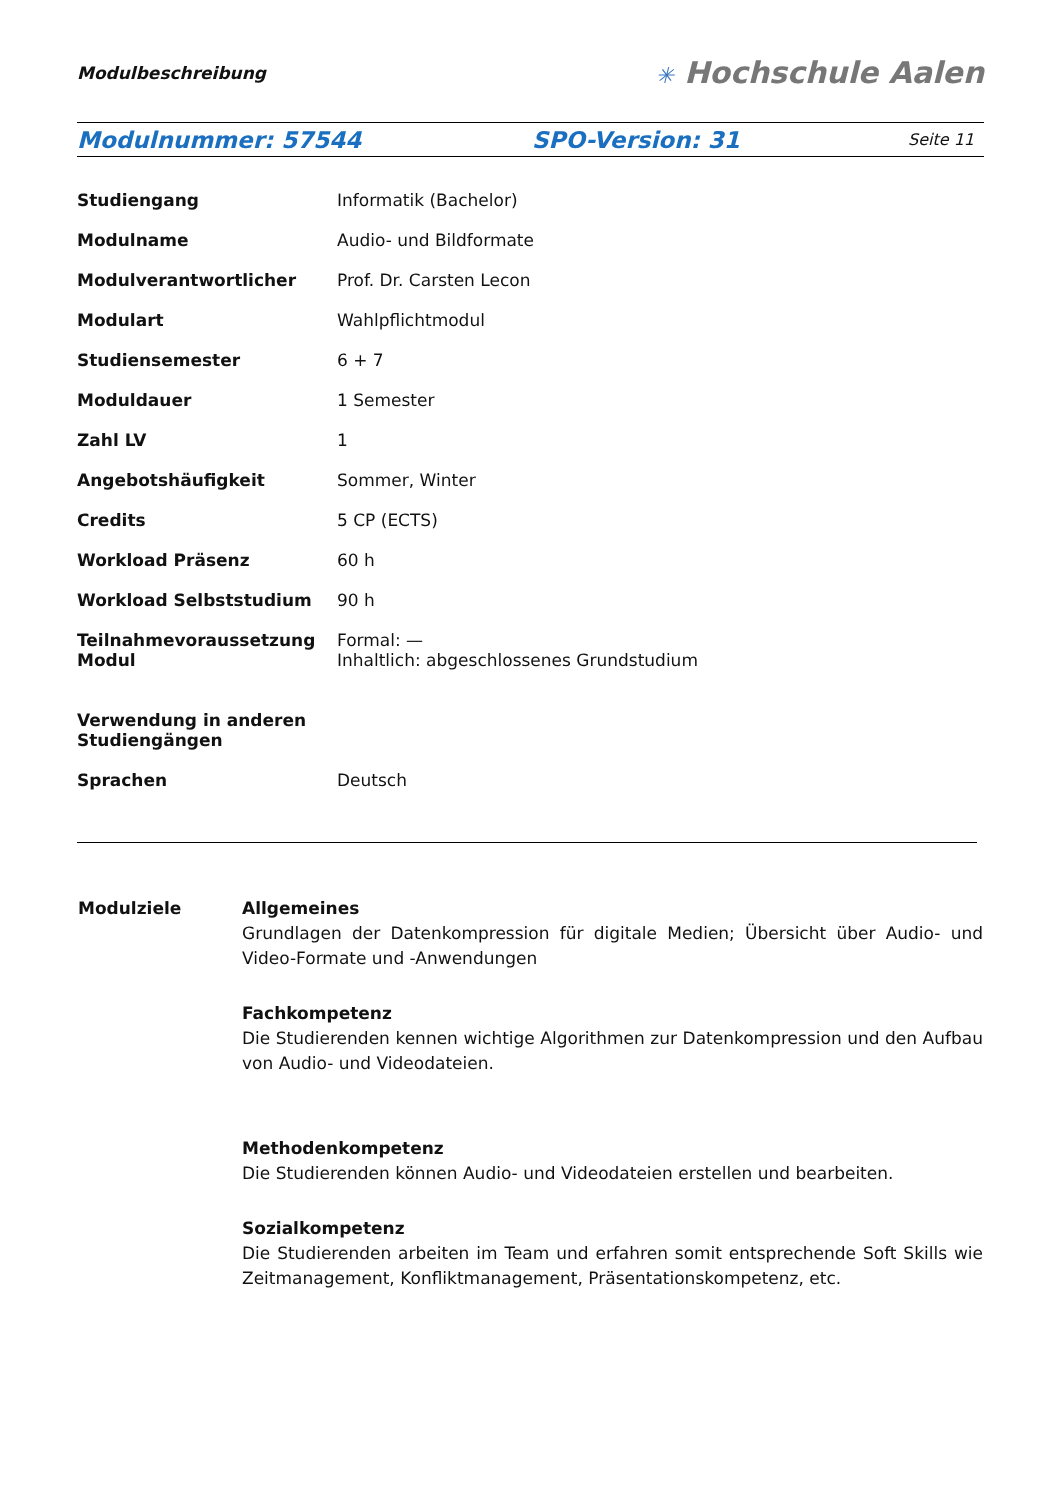Modulbeschreibung
✳ Hochschule Aalen
Modulnummer: 57544 SPO-Version: 31
Seite 11
| Studiengang | Informatik (Bachelor) |
| Modulname | Audio- und Bildformate |
| Modulverantwortlicher | Prof. Dr. Carsten Lecon |
| Modulart | Wahlpflichtmodul |
| Studiensemester | 6 + 7 |
| Moduldauer | 1 Semester |
| Zahl LV | 1 |
| Angebotshäufigkeit | Sommer, Winter |
| Credits | 5 CP (ECTS) |
| Workload Präsenz | 60 h |
| Workload Selbststudium | 90 h |
| Teilnahmevoraussetzung Modul | Formal: — Inhaltlich: abgeschlossenes Grundstudium |
| Verwendung in anderen Studiengängen | |
| Sprachen | Deutsch |
| Modulziele | Allgemeines Grundlagen der Datenkompression für digitale Medien; Übersicht über Audio- und Video-Formate und -Anwendungen Fachkompetenz Die Studierenden kennen wichtige Algorithmen zur Datenkompression und den Aufbau von Audio- und Videodateien. Methodenkompetenz Die Studierenden können Audio- und Videodateien erstellen und bearbeiten. Sozialkompetenz Die Studierenden arbeiten im Team und erfahren somit entsprechende Soft Skills wie Zeitmanagement, Konfliktmanagement, Präsentationskompetenz, etc. |